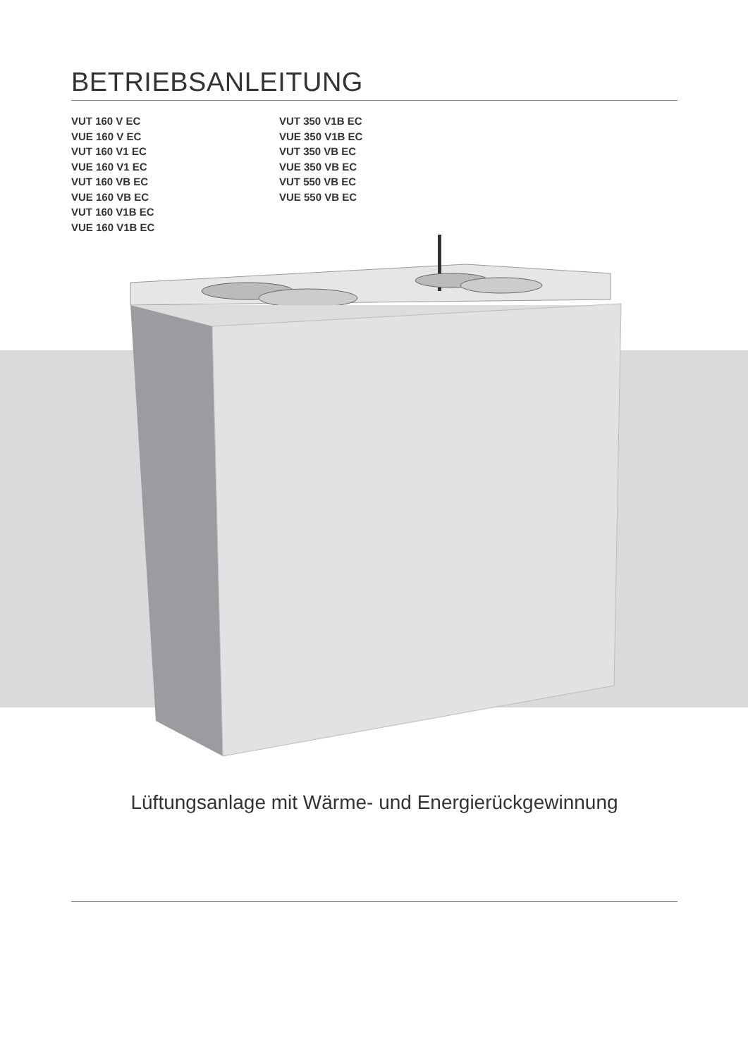BETRIEBSANLEITUNG
VUT 160 V EC
VUE 160 V EC
VUT 160 V1 EC
VUE 160 V1 EC
VUT 160 VB EC
VUE 160 VB EC
VUT 160 V1B EC
VUE 160 V1B EC
VUT 350 V1B EC
VUE 350 V1B EC
VUT 350 VB EC
VUE 350 VB EC
VUT 550 VB EC
VUE 550 VB EC
Lüftungsanlage mit Wärme- und Energierückgewinnung